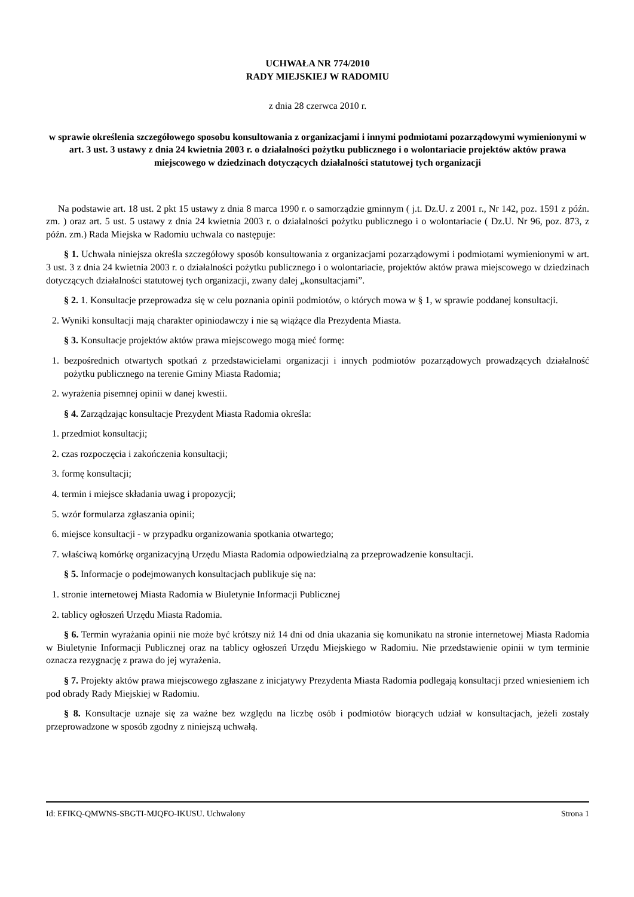UCHWAŁA NR 774/2010
RADY MIEJSKIEJ W RADOMIU
z dnia 28 czerwca 2010 r.
w sprawie określenia szczegółowego sposobu konsultowania z organizacjami i innymi podmiotami pozarządowymi wymienionymi w art. 3 ust. 3 ustawy z dnia 24 kwietnia 2003 r. o działalności pożytku publicznego i o wolontariacie projektów aktów prawa miejscowego w dziedzinach dotyczących działalności statutowej tych organizacji
Na podstawie art. 18 ust. 2 pkt 15 ustawy z dnia 8 marca 1990 r. o samorządzie gminnym ( j.t. Dz.U. z 2001 r., Nr 142, poz. 1591 z późn. zm. ) oraz art. 5 ust. 5 ustawy z dnia 24 kwietnia 2003 r. o działalności pożytku publicznego i o wolontariacie ( Dz.U. Nr 96, poz. 873, z późn. zm.) Rada Miejska w Radomiu uchwala co następuje:
§ 1. Uchwała niniejsza określa szczegółowy sposób konsultowania z organizacjami pozarządowymi i podmiotami wymienionymi w art. 3 ust. 3 z dnia 24 kwietnia 2003 r. o działalności pożytku publicznego i o wolontariacie, projektów aktów prawa miejscowego w dziedzinach dotyczących działalności statutowej tych organizacji, zwany dalej „konsultacjami”.
§ 2. 1. Konsultacje przeprowadza się w celu poznania opinii podmiotów, o których mowa w § 1, w sprawie poddanej konsultacji.
2. Wyniki konsultacji mają charakter opiniodawczy i nie są wiążące dla Prezydenta Miasta.
§ 3. Konsultacje projektów aktów prawa miejscowego mogą mieć formę:
1. bezpośrednich otwartych spotkań z przedstawicielami organizacji i innych podmiotów pozarządowych prowadzących działalność pożytku publicznego na terenie Gminy Miasta Radomia;
2. wyrażenia pisemnej opinii w danej kwestii.
§ 4. Zarządzając konsultacje Prezydent Miasta Radomia określa:
1. przedmiot konsultacji;
2. czas rozpoczęcia i zakończenia konsultacji;
3. formę konsultacji;
4. termin i miejsce składania uwag i propozycji;
5. wzór formularza zgłaszania opinii;
6. miejsce konsultacji - w przypadku organizowania spotkania otwartego;
7. właściwą komórkę organizacyjną Urzędu Miasta Radomia odpowiedzialną za przeprowadzenie konsultacji.
§ 5. Informacje o podejmowanych konsultacjach publikuje się na:
1. stronie internetowej Miasta Radomia w Biuletynie Informacji Publicznej
2. tablicy ogłoszeń Urzędu Miasta Radomia.
§ 6. Termin wyrażania opinii nie może być krótszy niż 14 dni od dnia ukazania się komunikatu na stronie internetowej Miasta Radomia w Biuletynie Informacji Publicznej oraz na tablicy ogłoszeń Urzędu Miejskiego w Radomiu. Nie przedstawienie opinii w tym terminie oznacza rezygnację z prawa do jej wyrażenia.
§ 7. Projekty aktów prawa miejscowego zgłaszane z inicjatywy Prezydenta Miasta Radomia podlegają konsultacji przed wniesieniem ich pod obrady Rady Miejskiej w Radomiu.
§ 8. Konsultacje uznaje się za ważne bez względu na liczbę osób i podmiotów biorących udział w konsultacjach, jeżeli zostały przeprowadzone w sposób zgodny z niniejszą uchwałą.
Id: EFIKQ-QMWNS-SBGTI-MJQFO-IKUSU. Uchwalony Strona 1